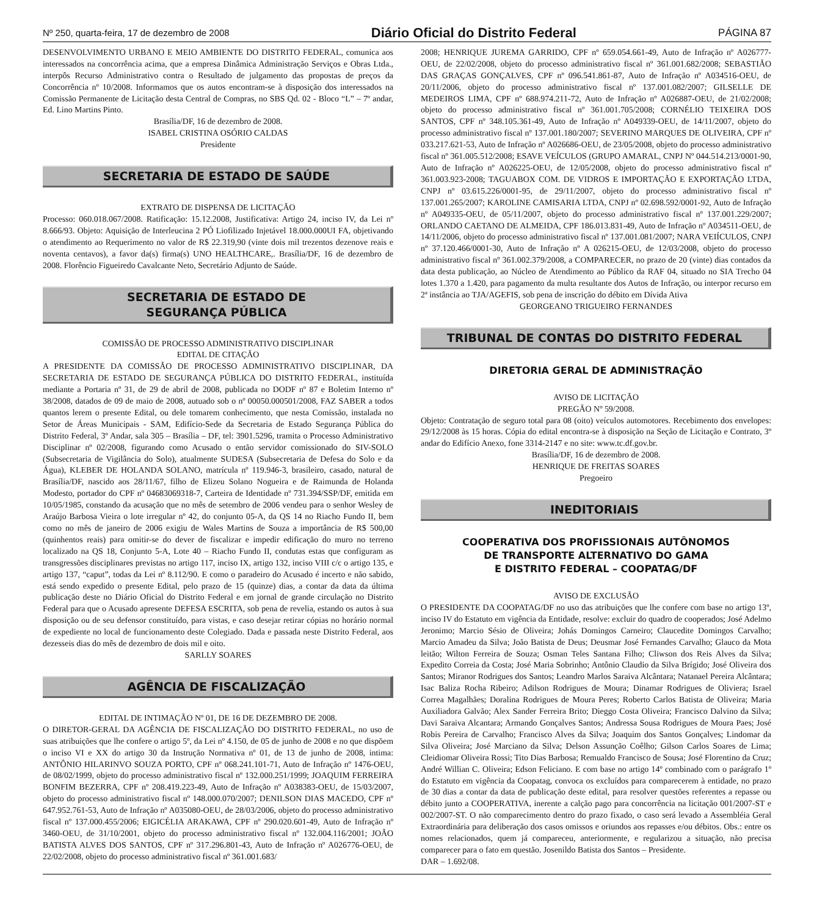Nº 250, quarta-feira, 17 de dezembro de 2008 Diário Oficial do Distrito Federal PÁGINA 87
DESENVOLVIMENTO URBANO E MEIO AMBIENTE DO DISTRITO FEDERAL, comunica aos interessados na concorrência acima, que a empresa Dinâmica Administração Serviços e Obras Ltda., interpôs Recurso Administrativo contra o Resultado de julgamento das propostas de preços da Concorrência nº 10/2008. Informamos que os autos encontram-se à disposição dos interessados na Comissão Permanente de Licitação desta Central de Compras, no SBS Qd. 02 - Bloco “L” – 7º andar, Ed. Lino Martins Pinto.
Brasília/DF, 16 de dezembro de 2008.
ISABEL CRISTINA OSÓRIO CALDAS
Presidente
SECRETARIA DE ESTADO DE SAÚDE
EXTRATO DE DISPENSA DE LICITAÇÃO
Processo: 060.018.067/2008. Ratificação: 15.12.2008, Justificativa: Artigo 24, inciso IV, da Lei nº 8.666/93. Objeto: Aquisição de Interleucina 2 PÓ Liofilizado Injetável 18.000.000UI FA, objetivando o atendimento ao Requerimento no valor de R$ 22.319,90 (vinte dois mil trezentos dezenove reais e noventa centavos), a favor da(s) firma(s) UNO HEALTHCARE,. Brasília/DF, 16 de dezembro de 2008. Florêncio Figueiredo Cavalcante Neto, Secretário Adjunto de Saúde.
SECRETARIA DE ESTADO DE
SEGURANÇA PÚBLICA
COMISSÃO DE PROCESSO ADMINISTRATIVO DISCIPLINAR
EDITAL DE CITAÇÃO
A PRESIDENTE DA COMISSÃO DE PROCESSO ADMINISTRATIVO DISCIPLINAR, DA SECRETARIA DE ESTADO DE SEGURANÇA PÚBLICA DO DISTRITO FEDERAL, instituída mediante a Portaria nº 31, de 29 de abril de 2008, publicada no DODF nº 87 e Boletim Interno nº 38/2008, datados de 09 de maio de 2008, autuado sob o nº 00050.000501/2008, FAZ SABER a todos quantos lerem o presente Edital, ou dele tomarem conhecimento, que nesta Comissão, instalada no Setor de Áreas Municipais - SAM, Edifício-Sede da Secretaria de Estado Segurança Pública do Distrito Federal, 3º Andar, sala 305 – Brasília – DF, tel: 3901.5296, tramita o Processo Administrativo Disciplinar nº 02/2008, figurando como Acusado o então servidor comissionado do SIV-SOLO (Subsecretaria de Vigilância do Solo), atualmente SUDESA (Subsecretaria de Defesa do Solo e da Água), KLEBER DE HOLANDA SOLANO, matrícula nº 119.946-3, brasileiro, casado, natural de Brasília/DF, nascido aos 28/11/67, filho de Elizeu Solano Nogueira e de Raimunda de Holanda Modesto, portador do CPF nº 04683069318-7, Carteira de Identidade nº 731.394/SSP/DF, emitida em 10/05/1985, constando da acusação que no mês de setembro de 2006 vendeu para o senhor Wesley de Araújo Barbosa Vieira o lote irregular nº 42, do conjunto 05-A, da QS 14 no Riacho Fundo II, bem como no mês de janeiro de 2006 exigiu de Wales Martins de Souza a importância de R$ 500,00 (quinhentos reais) para omitir-se do dever de fiscalizar e impedir edificação do muro no terreno localizado na QS 18, Conjunto 5-A, Lote 40 – Riacho Fundo II, condutas estas que configuram as transgressões disciplinares previstas no artigo 117, inciso IX, artigo 132, inciso VIII c/c o artigo 135, e artigo 137, “caput”, todas da Lei nº 8.112/90. E como o paradeiro do Acusado é incerto e não sabido, está sendo expedido o presente Edital, pelo prazo de 15 (quinze) dias, a contar da data da última publicação deste no Diário Oficial do Distrito Federal e em jornal de grande circulação no Distrito Federal para que o Acusado apresente DEFESA ESCRITA, sob pena de revelia, estando os autos à sua disposição ou de seu defensor constituído, para vistas, e caso desejar retirar cópias no horário normal de expediente no local de funcionamento deste Colegiado. Dada e passada neste Distrito Federal, aos dezesseis dias do mês de dezembro de dois mil e oito.
SARLLY SOARES
AGÊNCIA DE FISCALIZAÇÃO
EDITAL DE INTIMAÇÃO Nº 01, DE 16 DE DEZEMBRO DE 2008.
O DIRETOR-GERAL DA AGÊNCIA DE FISCALIZAÇÃO DO DISTRITO FEDERAL, no uso de suas atribuições que lhe confere o artigo 5º, da Lei nº 4.150, de 05 de junho de 2008 e no que dispõem o inciso VI e XX do artigo 30 da Instrução Normativa nº 01, de 13 de junho de 2008, intima: ANTÔNIO HILARINVO SOUZA PORTO, CPF nº 068.241.101-71, Auto de Infração nº 1476-OEU, de 08/02/1999, objeto do processo administrativo fiscal nº 132.000.251/1999; JOAQUIM FERREIRA BONFIM BEZERRA, CPF nº 208.419.223-49, Auto de Infração nº A038383-OEU, de 15/03/2007, objeto do processo administrativo fiscal nº 148.000.070/2007; DENILSON DIAS MACEDO, CPF nº 647.952.761-53, Auto de Infração nº A035080-OEU, de 28/03/2006, objeto do processo administrativo fiscal nº 137.000.455/2006; EIGICÉLIA ARAKAWA, CPF nº 290.020.601-49, Auto de Infração nº 3460-OEU, de 31/10/2001, objeto do processo administrativo fiscal nº 132.004.116/2001; JOÃO BATISTA ALVES DOS SANTOS, CPF nº 317.296.801-43, Auto de Infração nº A026776-OEU, de 22/02/2008, objeto do processo administrativo fiscal nº 361.001.683/
2008; HENRIQUE JUREMA GARRIDO, CPF nº 659.054.661-49, Auto de Infração nº A026777-OEU, de 22/02/2008, objeto do processo administrativo fiscal nº 361.001.682/2008; SEBASTIÃO DAS GRAÇAS GONÇALVES, CPF nº 096.541.861-87, Auto de Infração nº A034516-OEU, de 20/11/2006, objeto do processo administrativo fiscal nº 137.001.082/2007; GILSELLE DE MEDEIROS LIMA, CPF nº 688.974.211-72, Auto de Infração nº A026887-OEU, de 21/02/2008; objeto do processo administrativo fiscal nº 361.001.705/2008; CORNÉLIO TEIXEIRA DOS SANTOS, CPF nº 348.105.361-49, Auto de Infração nº A049339-OEU, de 14/11/2007, objeto do processo administrativo fiscal nº 137.001.180/2007; SEVERINO MARQUES DE OLIVEIRA, CPF nº 033.217.621-53, Auto de Infração nº A026686-OEU, de 23/05/2008, objeto do processo administrativo fiscal nº 361.005.512/2008; ESAVE VEÍCULOS (GRUPO AMARAL, CNPJ Nº 044.514.213/0001-90, Auto de Infração nº A026225-OEU, de 12/05/2008, objeto do processo administrativo fiscal nº 361.003.923-2008; TAGUABOX COM. DE VIDROS E IMPORTAÇÃO E EXPORTAÇÃO LTDA, CNPJ nº 03.615.226/0001-95, de 29/11/2007, objeto do processo administrativo fiscal nº 137.001.265/2007; KAROLINE CAMISARIA LTDA, CNPJ nº 02.698.592/0001-92, Auto de Infração nº A049335-OEU, de 05/11/2007, objeto do processo administrativo fiscal nº 137.001.229/2007; ORLANDO CAETANO DE ALMEIDA, CPF 186.013.831-49, Auto de Infração nº A034511-OEU, de 14/11/2006, objeto do processo administrativo fiscal nº 137.001.081/2007; NARA VEIÍCULOS, CNPJ nº 37.120.466/0001-30, Auto de Infração nº A 026215-OEU, de 12/03/2008, objeto do processo administrativo fiscal nº 361.002.379/2008, a COMPARECER, no prazo de 20 (vinte) dias contados da data desta publicação, ao Núcleo de Atendimento ao Público da RAF 04, situado no SIA Trecho 04 lotes 1.370 a 1.420, para pagamento da multa resultante dos Autos de Infração, ou interpor recurso em 2ª instância ao TJA/AGEFIS, sob pena de inscrição do débito em Dívida Ativa
GEORGEANO TRIGUEIRO FERNANDES
TRIBUNAL DE CONTAS DO DISTRITO FEDERAL
DIRETORIA GERAL DE ADMINISTRAÇÃO
AVISO DE LICITAÇÃO
PREGÃO Nº 59/2008.
Objeto: Contratação de seguro total para 08 (oito) veículos automotores. Recebimento dos envelopes: 29/12/2008 às 15 horas. Cópia do edital encontra-se à disposição na Seção de Licitação e Contrato, 3º andar do Edifício Anexo, fone 3314-2147 e no site: www.tc.df.gov.br.
Brasília/DF, 16 de dezembro de 2008.
HENRIQUE DE FREITAS SOARES
Pregoeiro
INEDITORIAIS
COOPERATIVA DOS PROFISSIONAIS AUTÔNOMOS
DE TRANSPORTE ALTERNATIVO DO GAMA
E DISTRITO FEDERAL – COOPATAG/DF
AVISO DE EXCLUSÃO
O PRESIDENTE DA COOPATAG/DF no uso das atribuições que lhe confere com base no artigo 13º, inciso IV do Estatuto em vigência da Entidade, resolve: excluir do quadro de cooperados; José Adelmo Jeronimo; Marcio Sésio de Oliveira; Johás Domingos Carneiro; Claucedite Domingos Carvalho; Marcio Amadeu da Silva; João Batista de Deus; Deusmar José Fernandes Carvalho; Glauco da Mota leitão; Wilton Ferreira de Souza; Osman Teles Santana Filho; Cliwson dos Reis Alves da Silva; Expedito Correia da Costa; José Maria Sobrinho; Antônio Claudio da Silva Brígido; José Oliveira dos Santos; Miranor Rodrigues dos Santos; Leandro Marlos Saraiva Alcântara; Natanael Pereira Alcântara; Isac Baliza Rocha Ribeiro; Adilson Rodrigues de Moura; Dinamar Rodrigues de Oliviera; Israel Correa Magalhães; Doralina Rodrigues de Moura Peres; Roberto Carlos Batista de Oliveira; Maria Auxiliadora Galvão; Alex Sander Ferreira Brito; Dieggo Costa Oliveira; Francisco Dalvino da Silva; Davi Saraiva Alcantara; Armando Gonçalves Santos; Andressa Sousa Rodrigues de Moura Paes; José Robis Pereira de Carvalho; Francisco Alves da Silva; Joaquim dos Santos Gonçalves; Lindomar da Silva Oliveira; José Marciano da Silva; Delson Assunção Coêlho; Gilson Carlos Soares de Lima; Cleidiomar Oliveira Rossi; Tito Dias Barbosa; Remualdo Francisco de Sousa; José Florentino da Cruz; André Willian C. Oliveira; Edson Feliciano. E com base no artigo 14º combinado com o parágrafo 1º do Estatuto em vigência da Coopatag, convoca os excluídos para comparecerem à entidade, no prazo de 30 dias a contar da data de publicação deste edital, para resolver questões referentes a repasse ou débito junto a COOPERATIVA, inerente a calção pago para concorrência na licitação 001/2007-ST e 002/2007-ST. O não comparecimento dentro do prazo fixado, o caso será levado a Assembléia Geral Extraordinária para deliberação dos casos omissos e oriundos aos repasses e/ou débitos. Obs.: entre os nomes relacionados, quem já compareceu, anteriormente, e regularizou a situação, não precisa comparecer para o fato em questão. Josenildo Batista dos Santos – Presidente.
DAR – 1.692/08.